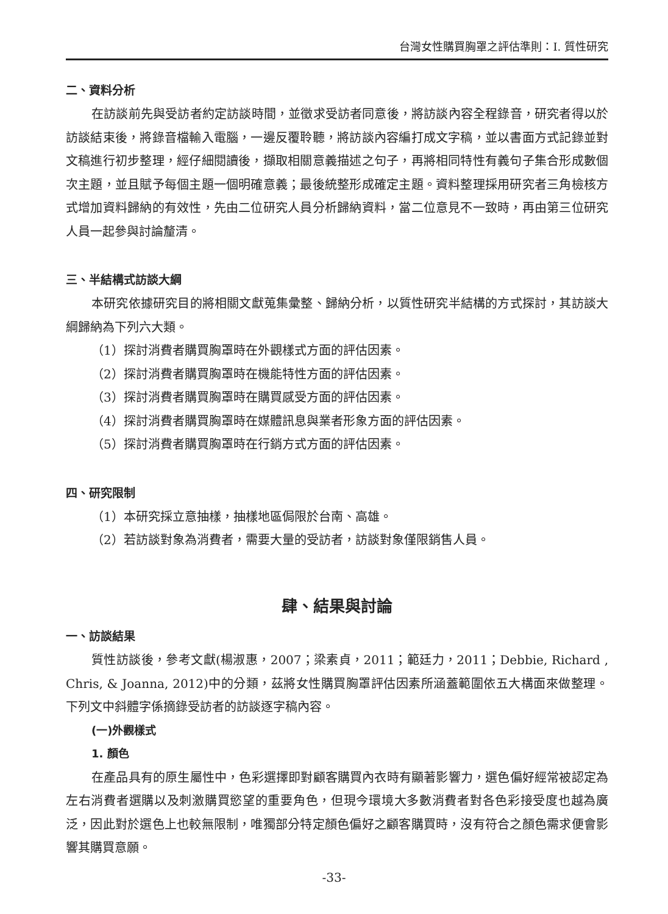台灣女性購買胸罩之評估準則：I. 質性研究
二、資料分析
在訪談前先與受訪者約定訪談時間，並徵求受訪者同意後，將訪談內容全程錄音，研究者得以於訪談結束後，將錄音檔輸入電腦，一邊反覆聆聽，將訪談內容編打成文字稿，並以書面方式記錄並對文稿進行初步整理，經仔細閱讀後，擷取相關意義描述之句子，再將相同特性有義句子集合形成數個次主題，並且賦予每個主題一個明確意義；最後統整形成確定主題。資料整理採用研究者三角檢核方式增加資料歸納的有效性，先由二位研究人員分析歸納資料，當二位意見不一致時，再由第三位研究人員一起參與討論釐清。
三、半結構式訪談大綱
本研究依據研究目的將相關文獻蒐集彙整、歸納分析，以質性研究半結構的方式探討，其訪談大綱歸納為下列六大類。
（1）探討消費者購買胸罩時在外觀樣式方面的評估因素。
（2）探討消費者購買胸罩時在機能特性方面的評估因素。
（3）探討消費者購買胸罩時在購買感受方面的評估因素。
（4）探討消費者購買胸罩時在媒體訊息與業者形象方面的評估因素。
（5）探討消費者購買胸罩時在行銷方式方面的評估因素。
四、研究限制
（1）本研究採立意抽樣，抽樣地區侷限於台南、高雄。
（2）若訪談對象為消費者，需要大量的受訪者，訪談對象僅限銷售人員。
肆、結果與討論
一、訪談結果
質性訪談後，參考文獻(楊淑惠，2007；梁素貞，2011；範廷力，2011；Debbie, Richard , Chris, & Joanna, 2012)中的分類，茲將女性購買胸罩評估因素所涵蓋範圍依五大構面來做整理。下列文中斜體字係摘錄受訪者的訪談逐字稿內容。
(一)外觀樣式
1. 顏色
在產品具有的原生屬性中，色彩選擇即對顧客購買內衣時有顯著影響力，選色偏好經常被認定為左右消費者選購以及刺激購買慾望的重要角色，但現今環境大多數消費者對各色彩接受度也越為廣泛，因此對於選色上也較無限制，唯獨部分特定顏色偏好之顧客購買時，沒有符合之顏色需求便會影響其購買意願。
-33-